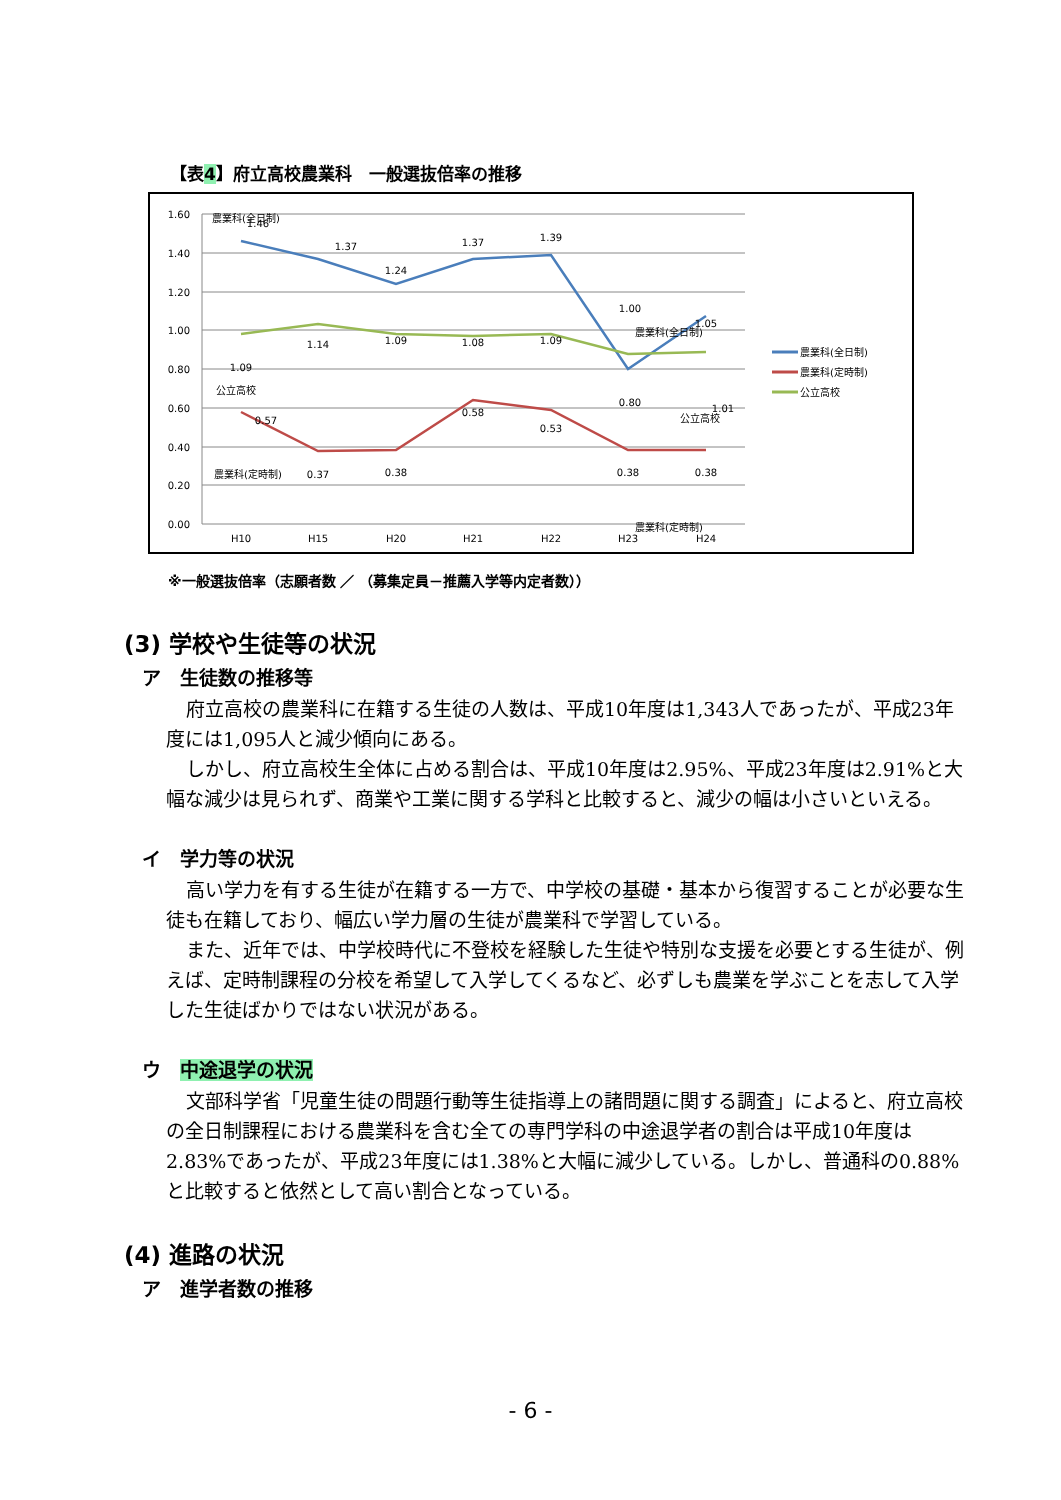【表4】府立高校農業科　一般選抜倍率の推移
1.60
1.40
1.20
1.00
0.80
0.60
0.40
0.20
0.00
H10
H15
H20
H21
H22
H23
H24
1.46
1.37
1.24
1.37
1.39
1.00
1.05
0.80
1.09
1.14
1.09
1.08
1.09
1.01
0.57
0.37
0.38
0.58
0.53
0.38
0.38
農業科(全日制)
農業科(全日制)
公立高校
公立高校
農業科(定時制)
農業科(定時制)
農業科(全日制)
農業科(定時制)
公立高校
※一般選抜倍率（志願者数 ／ （募集定員－推薦入学等内定者数））
(3) 学校や生徒等の状況
ア　生徒数の推移等
府立高校の農業科に在籍する生徒の人数は、平成10年度は1,343人であったが、平成23年度には1,095人と減少傾向にある。
しかし、府立高校生全体に占める割合は、平成10年度は2.95%、平成23年度は2.91%と大幅な減少は見られず、商業や工業に関する学科と比較すると、減少の幅は小さいといえる。
イ　学力等の状況
高い学力を有する生徒が在籍する一方で、中学校の基礎・基本から復習することが必要な生徒も在籍しており、幅広い学力層の生徒が農業科で学習している。
また、近年では、中学校時代に不登校を経験した生徒や特別な支援を必要とする生徒が、例えば、定時制課程の分校を希望して入学してくるなど、必ずしも農業を学ぶことを志して入学した生徒ばかりではない状況がある。
ウ　中途退学の状況
文部科学省「児童生徒の問題行動等生徒指導上の諸問題に関する調査」によると、府立高校の全日制課程における農業科を含む全ての専門学科の中途退学者の割合は平成10年度は2.83%であったが、平成23年度には1.38%と大幅に減少している。しかし、普通科の0.88%と比較すると依然として高い割合となっている。
(4) 進路の状況
ア　進学者数の推移
- 6 -